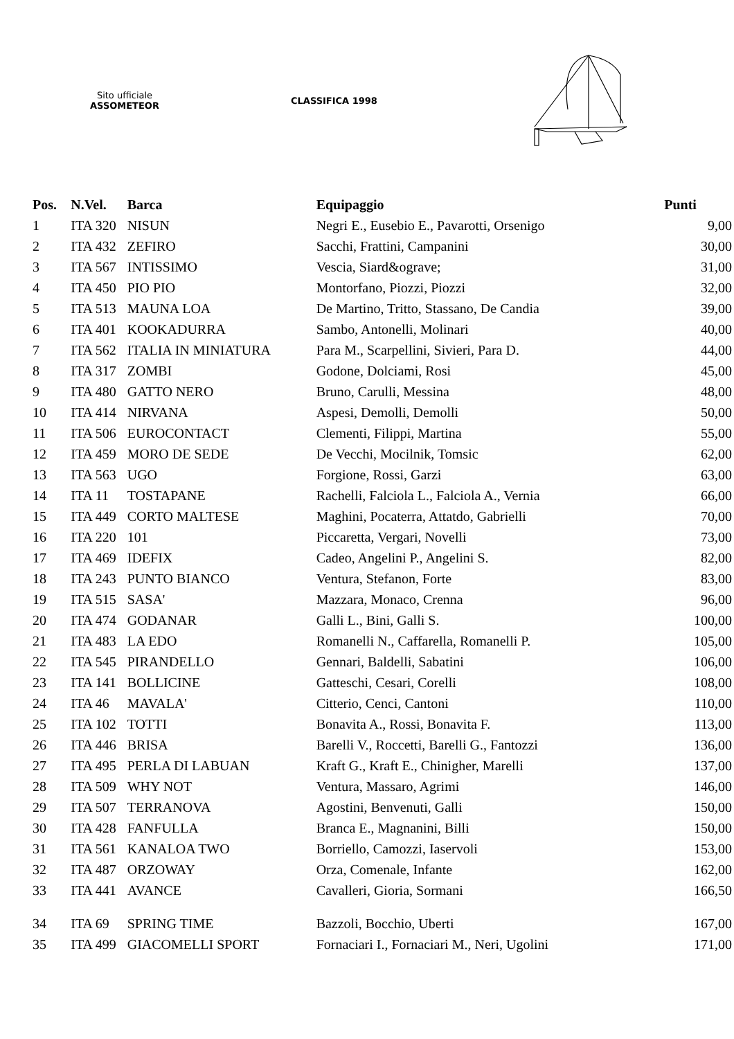Sito ufficiale
ASSOMETEOR
CLASSIFICA 1998
| Pos. | N.Vel. | Barca | Equipaggio | Punti |
| --- | --- | --- | --- | --- |
| 1 | ITA 320 | NISUN | Negri E., Eusebio E., Pavarotti, Orsenigo | 9,00 |
| 2 | ITA 432 | ZEFIRO | Sacchi, Frattini, Campanini | 30,00 |
| 3 | ITA 567 | INTISSIMO | Vescia, Siard&ograve; | 31,00 |
| 4 | ITA 450 | PIO PIO | Montorfano, Piozzi, Piozzi | 32,00 |
| 5 | ITA 513 | MAUNA LOA | De Martino, Tritto, Stassano, De Candia | 39,00 |
| 6 | ITA 401 | KOOKADURRA | Sambo, Antonelli, Molinari | 40,00 |
| 7 | ITA 562 | ITALIA IN MINIATURA | Para M., Scarpellini, Sivieri, Para D. | 44,00 |
| 8 | ITA 317 | ZOMBI | Godone, Dolciami, Rosi | 45,00 |
| 9 | ITA 480 | GATTO NERO | Bruno, Carulli, Messina | 48,00 |
| 10 | ITA 414 | NIRVANA | Aspesi, Demolli, Demolli | 50,00 |
| 11 | ITA 506 | EUROCONTACT | Clementi, Filippi, Martina | 55,00 |
| 12 | ITA 459 | MORO DE SEDE | De Vecchi, Mocilnik, Tomsic | 62,00 |
| 13 | ITA 563 | UGO | Forgione, Rossi, Garzi | 63,00 |
| 14 | ITA 11 | TOSTAPANE | Rachelli, Falciola L., Falciola A., Vernia | 66,00 |
| 15 | ITA 449 | CORTO MALTESE | Maghini, Pocaterra, Attatdo, Gabrielli | 70,00 |
| 16 | ITA 220 | 101 | Piccaretta, Vergari, Novelli | 73,00 |
| 17 | ITA 469 | IDEFIX | Cadeo, Angelini P., Angelini S. | 82,00 |
| 18 | ITA 243 | PUNTO BIANCO | Ventura, Stefanon, Forte | 83,00 |
| 19 | ITA 515 | SASA' | Mazzara, Monaco, Crenna | 96,00 |
| 20 | ITA 474 | GODANAR | Galli L., Bini, Galli S. | 100,00 |
| 21 | ITA 483 | LA EDO | Romanelli N., Caffarella, Romanelli P. | 105,00 |
| 22 | ITA 545 | PIRANDELLO | Gennari, Baldelli, Sabatini | 106,00 |
| 23 | ITA 141 | BOLLICINE | Gatteschi, Cesari, Corelli | 108,00 |
| 24 | ITA 46 | MAVALA' | Citterio, Cenci, Cantoni | 110,00 |
| 25 | ITA 102 | TOTTI | Bonavita A., Rossi, Bonavita F. | 113,00 |
| 26 | ITA 446 | BRISA | Barelli V., Roccetti, Barelli G., Fantozzi | 136,00 |
| 27 | ITA 495 | PERLA DI LABUAN | Kraft G., Kraft E., Chinigher, Marelli | 137,00 |
| 28 | ITA 509 | WHY NOT | Ventura, Massaro, Agrimi | 146,00 |
| 29 | ITA 507 | TERRANOVA | Agostini, Benvenuti, Galli | 150,00 |
| 30 | ITA 428 | FANFULLA | Branca E., Magnanini, Billi | 150,00 |
| 31 | ITA 561 | KANALOA TWO | Borriello, Camozzi, Iaservoli | 153,00 |
| 32 | ITA 487 | ORZOWAY | Orza, Comenale, Infante | 162,00 |
| 33 | ITA 441 | AVANCE | Cavalleri, Gioria, Sormani | 166,50 |
| 34 | ITA 69 | SPRING TIME | Bazzoli, Bocchio, Uberti | 167,00 |
| 35 | ITA 499 | GIACOMELLI SPORT | Fornaciari I., Fornaciari M., Neri, Ugolini | 171,00 |